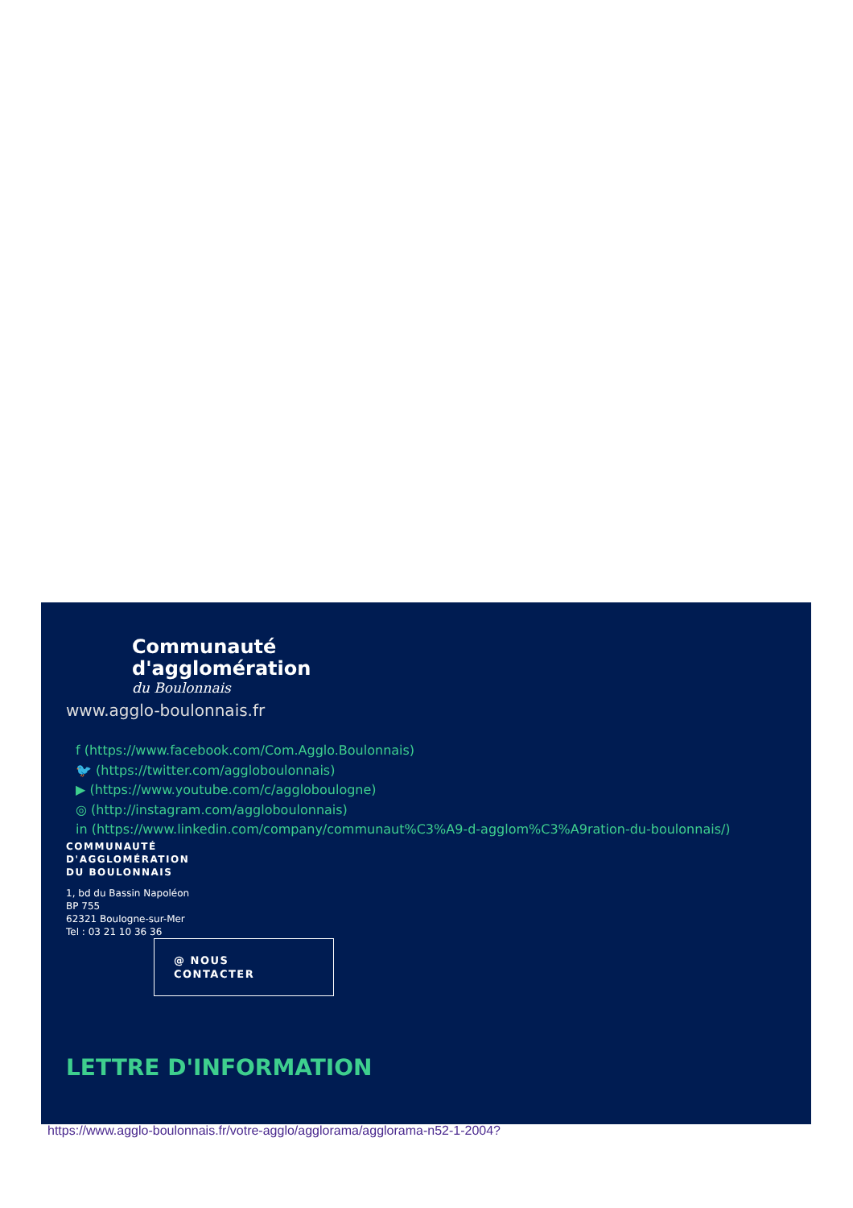Communauté
d'agglomération
du Boulonnais
www.agglo-boulonnais.fr
f (https://www.facebook.com/Com.Agglo.Boulonnais)
🐦 (https://twitter.com/aggloboulonnais)
▶ (https://www.youtube.com/c/aggloboulogne)
◎ (http://instagram.com/aggloboulonnais)
in (https://www.linkedin.com/company/communaut%C3%A9-d-agglom%C3%A9ration-du-boulonnais/)
COMMUNAUTÉ
D'AGGLOMÉRATION
DU BOULONNAIS
1, bd du Bassin Napoléon
BP 755
62321 Boulogne-sur-Mer
Tel : 03 21 10 36 36
@ NOUS
CONTACTER
LETTRE D'INFORMATION
https://www.agglo-boulonnais.fr/votre-agglo/agglorama/agglorama-n52-1-2004?